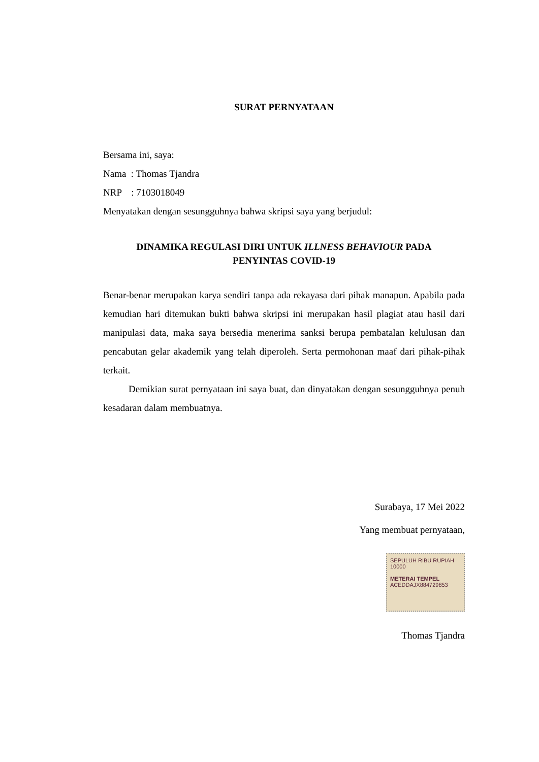SURAT PERNYATAAN
Bersama ini, saya:
Nama : Thomas Tjandra
NRP : 7103018049
Menyatakan dengan sesungguhnya bahwa skripsi saya yang berjudul:
DINAMIKA REGULASI DIRI UNTUK ILLNESS BEHAVIOUR PADA
PENYINTAS COVID-19
Benar-benar merupakan karya sendiri tanpa ada rekayasa dari pihak manapun. Apabila pada kemudian hari ditemukan bukti bahwa skripsi ini merupakan hasil plagiat atau hasil dari manipulasi data, maka saya bersedia menerima sanksi berupa pembatalan kelulusan dan pencabutan gelar akademik yang telah diperoleh. Serta permohonan maaf dari pihak-pihak terkait.
Demikian surat pernyataan ini saya buat, dan dinyatakan dengan sesungguhnya penuh kesadaran dalam membuatnya.
Surabaya, 17 Mei 2022
Yang membuat pernyataan,
SEPULUH RIBU RUPIAH 10000
METERAI TEMPEL
ACEDDAJX884729853
Thomas Tjandra